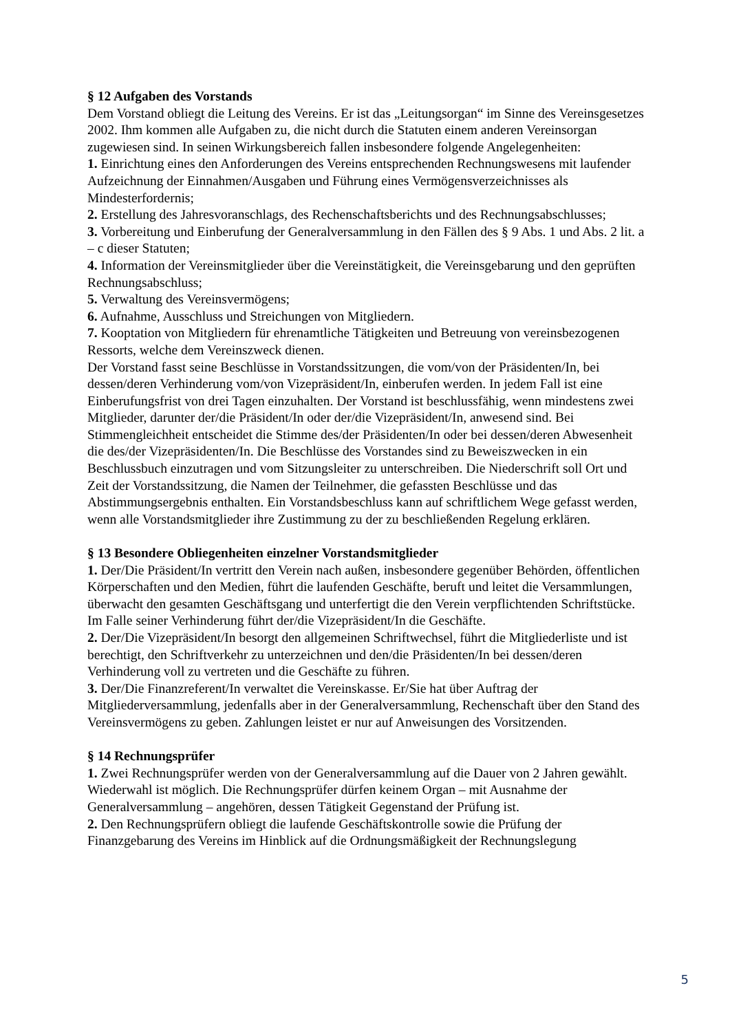§ 12 Aufgaben des Vorstands
Dem Vorstand obliegt die Leitung des Vereins. Er ist das „Leitungsorgan“ im Sinne des Vereinsgesetzes 2002. Ihm kommen alle Aufgaben zu, die nicht durch die Statuten einem anderen Vereinsorgan zugewiesen sind. In seinen Wirkungsbereich fallen insbesondere folgende Angelegenheiten:
1. Einrichtung eines den Anforderungen des Vereins entsprechenden Rechnungswesens mit laufender Aufzeichnung der Einnahmen/Ausgaben und Führung eines Vermögensverzeichnisses als Mindesterfordernis;
2. Erstellung des Jahresvoranschlags, des Rechenschaftsberichts und des Rechnungsabschlusses;
3. Vorbereitung und Einberufung der Generalversammlung in den Fällen des § 9 Abs. 1 und Abs. 2 lit. a – c dieser Statuten;
4. Information der Vereinsmitglieder über die Vereinstätigkeit, die Vereinsgebarung und den geprüften Rechnungsabschluss;
5. Verwaltung des Vereinsvermögens;
6. Aufnahme, Ausschluss und Streichungen von Mitgliedern.
7. Kooptation von Mitgliedern für ehrenamtliche Tätigkeiten und Betreuung von vereinsbezogenen Ressorts, welche dem Vereinszweck dienen.
Der Vorstand fasst seine Beschlüsse in Vorstandssitzungen, die vom/von der Präsidenten/In, bei dessen/deren Verhinderung vom/von Vizepräsident/In, einberufen werden. In jedem Fall ist eine Einberufungsfrist von drei Tagen einzuhalten. Der Vorstand ist beschlussfähig, wenn mindestens zwei Mitglieder, darunter der/die Präsident/In oder der/die Vizepräsident/In, anwesend sind. Bei Stimmengleichheit entscheidet die Stimme des/der Präsidenten/In oder bei dessen/deren Abwesenheit die des/der Vizepräsidenten/In. Die Beschlüsse des Vorstandes sind zu Beweiszwecken in ein Beschlussbuch einzutragen und vom Sitzungsleiter zu unterschreiben. Die Niederschrift soll Ort und Zeit der Vorstandssitzung, die Namen der Teilnehmer, die gefassten Beschlüsse und das Abstimmungsergebnis enthalten. Ein Vorstandsbeschluss kann auf schriftlichem Wege gefasst werden, wenn alle Vorstandsmitglieder ihre Zustimmung zu der zu beschließenden Regelung erklären.
§ 13 Besondere Obliegenheiten einzelner Vorstandsmitglieder
1. Der/Die Präsident/In vertritt den Verein nach außen, insbesondere gegenüber Behörden, öffentlichen Körperschaften und den Medien, führt die laufenden Geschäfte, beruft und leitet die Versammlungen, überwacht den gesamten Geschäftsgang und unterfertigt die den Verein verpflichtenden Schriftstücke. Im Falle seiner Verhinderung führt der/die Vizepräsident/In die Geschäfte.
2. Der/Die Vizepräsident/In besorgt den allgemeinen Schriftwechsel, führt die Mitgliederliste und ist berechtigt, den Schriftverkehr zu unterzeichnen und den/die Präsidenten/In bei dessen/deren Verhinderung voll zu vertreten und die Geschäfte zu führen.
3. Der/Die Finanzreferent/In verwaltet die Vereinskasse. Er/Sie hat über Auftrag der Mitgliederversammlung, jedenfalls aber in der Generalversammlung, Rechenschaft über den Stand des Vereinsvermögens zu geben. Zahlungen leistet er nur auf Anweisungen des Vorsitzenden.
§ 14 Rechnungsprüfer
1. Zwei Rechnungsprüfer werden von der Generalversammlung auf die Dauer von 2 Jahren gewählt. Wiederwahl ist möglich. Die Rechnungsprüfer dürfen keinem Organ – mit Ausnahme der Generalversammlung – angehören, dessen Tätigkeit Gegenstand der Prüfung ist.
2. Den Rechnungsprüfern obliegt die laufende Geschäftskontrolle sowie die Prüfung der Finanzgebarung des Vereins im Hinblick auf die Ordnungsmäßigkeit der Rechnungslegung
5